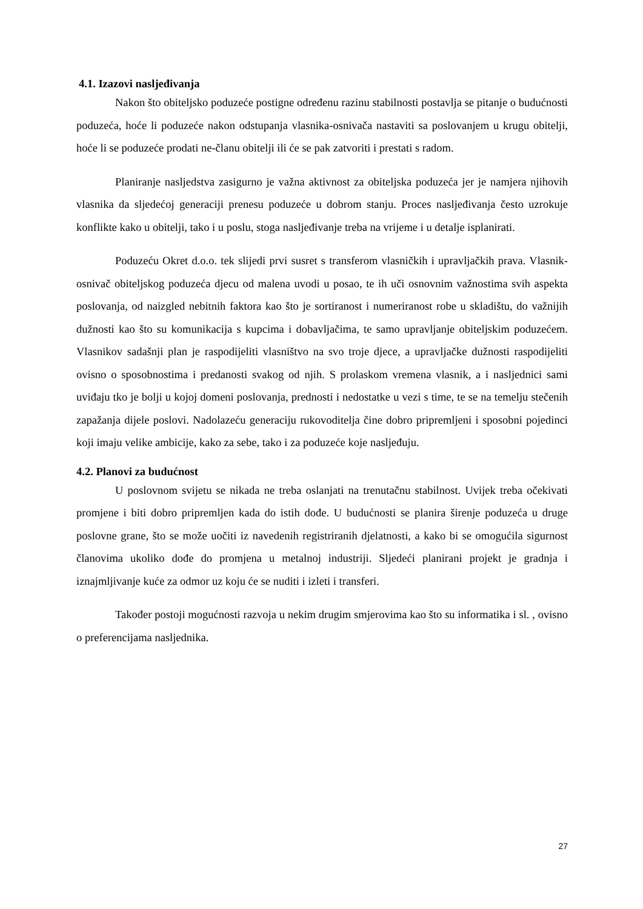4.1. Izazovi nasljeđivanja
Nakon što obiteljsko poduzeće postigne određenu razinu stabilnosti postavlja se pitanje o budućnosti poduzeća, hoće li poduzeće nakon odstupanja vlasnika-osnivača nastaviti sa poslovanjem u krugu obitelji, hoće li se poduzeće prodati ne-članu obitelji ili će se pak zatvoriti i prestati s radom.
Planiranje nasljedstva zasigurno je važna aktivnost za obiteljska poduzeća jer je namjera njihovih vlasnika da sljedećoj generaciji prenesu poduzeće u dobrom stanju. Proces nasljeđivanja često uzrokuje konflikte kako u obitelji, tako i u poslu, stoga nasljeđivanje treba na vrijeme i u detalje isplanirati.
Poduzeću Okret d.o.o. tek slijedi prvi susret s transferom vlasničkih i upravljačkih prava. Vlasnik-osnivač obiteljskog poduzeća djecu od malena uvodi u posao, te ih uči osnovnim važnostima svih aspekta poslovanja, od naizgled nebitnih faktora kao što je sortiranost i numeriranost robe u skladištu, do važnijih dužnosti kao što su komunikacija s kupcima i dobavljačima, te samo upravljanje obiteljskim poduzećem. Vlasnikov sadašnji plan je raspodijeliti vlasništvo na svo troje djece, a upravljačke dužnosti raspodijeliti ovisno o sposobnostima i predanosti svakog od njih. S prolaskom vremena vlasnik, a i nasljednici sami uviđaju tko je bolji u kojoj domeni poslovanja, prednosti i nedostatke u vezi s time, te se na temelju stečenih zapažanja dijele poslovi. Nadolazeću generaciju rukovoditelja čine dobro pripremljeni i sposobni pojedinci koji imaju velike ambicije, kako za sebe, tako i za poduzeće koje nasljeđuju.
4.2. Planovi za budućnost
U poslovnom svijetu se nikada ne treba oslanjati na trenutačnu stabilnost. Uvijek treba očekivati promjene i biti dobro pripremljen kada do istih dođe. U budućnosti se planira širenje poduzeća u druge poslovne grane, što se može uočiti iz navedenih registriranih djelatnosti, a kako bi se omogućila sigurnost članovima ukoliko dođe do promjena u metalnoj industriji. Sljedeći planirani projekt je gradnja i iznajmljivanje kuće za odmor uz koju će se nuditi i izleti i transferi.
Također postoji mogućnosti razvoja u nekim drugim smjerovima kao što su informatika i sl. , ovisno o preferencijama nasljednika.
27